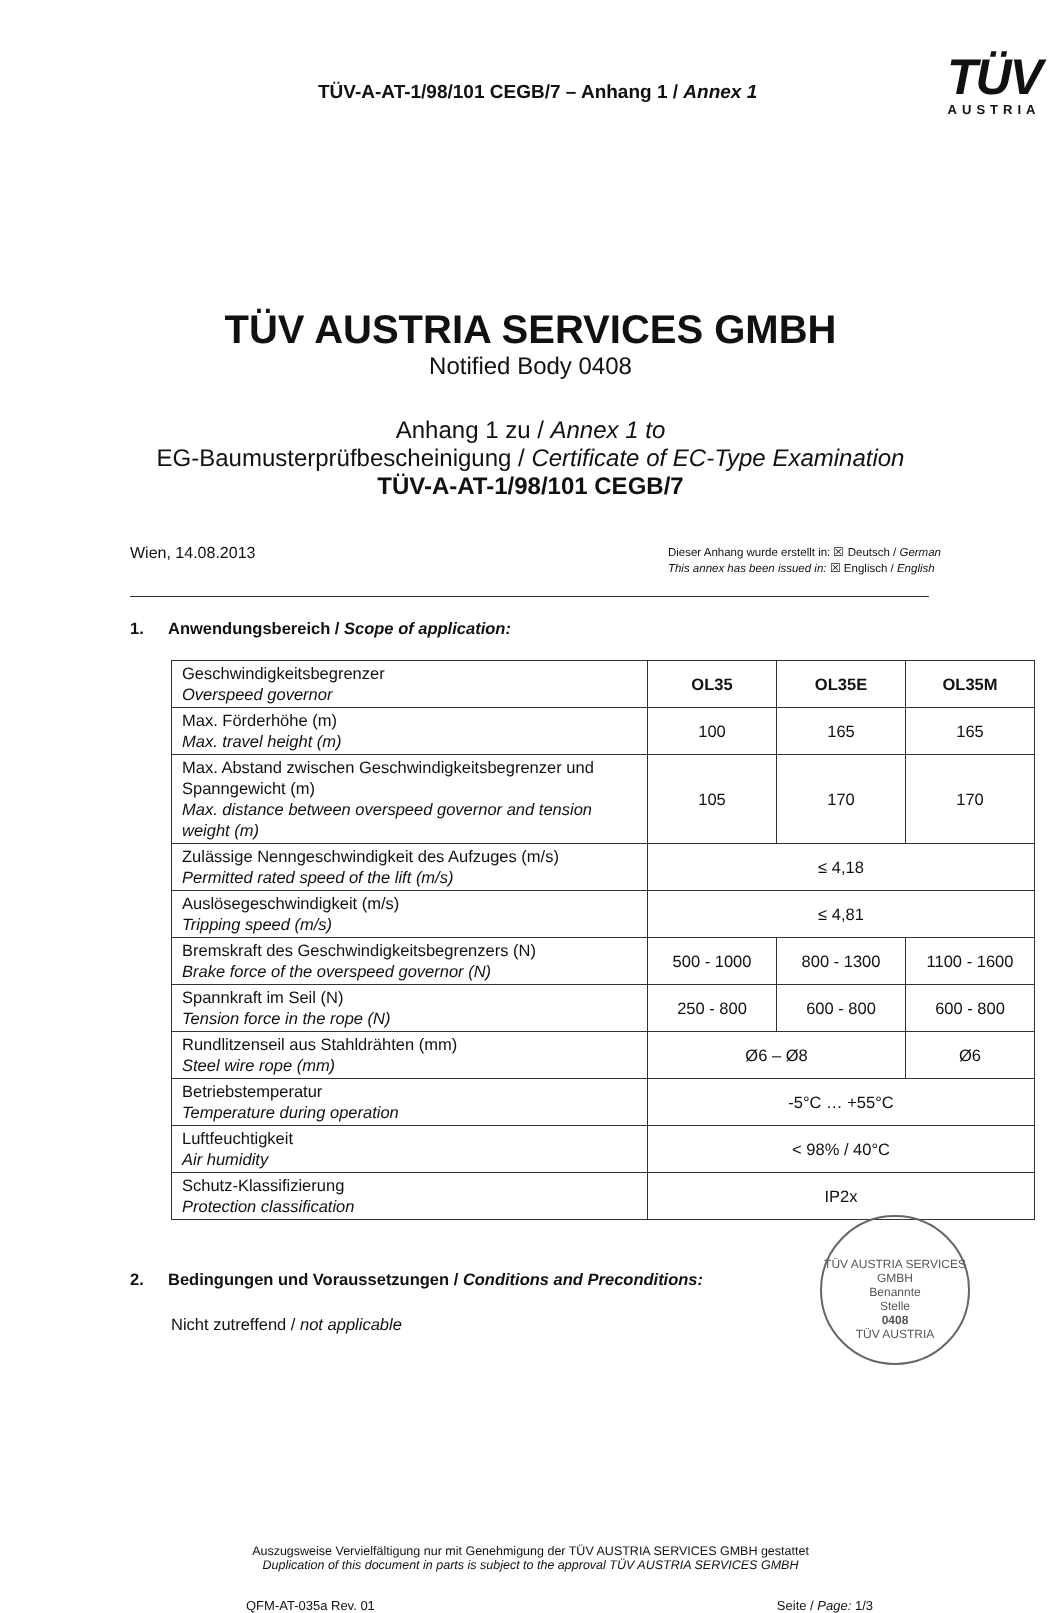TÜV-A-AT-1/98/101 CEGB/7 – Anhang 1 / Annex 1
TÜV
AUSTRIA
TÜV AUSTRIA SERVICES GMBH
Notified Body 0408
Anhang 1 zu / Annex 1 to
EG-Baumusterprüfbescheinigung / Certificate of EC-Type Examination
TÜV-A-AT-1/98/101 CEGB/7
Wien, 14.08.2013
Dieser Anhang wurde erstellt in: ☒ Deutsch / German
This annex has been issued in: ☒ Englisch / English
1. Anwendungsbereich / Scope of application:
| Geschwindigkeitsbegrenzer Overspeed governor | OL35 | OL35E | OL35M |
| Max. Förderhöhe (m) Max. travel height (m) | 100 | 165 | 165 |
| Max. Abstand zwischen Geschwindigkeitsbegrenzer und Spanngewicht (m) Max. distance between overspeed governor and tension weight (m) | 105 | 170 | 170 |
| Zulässige Nenngeschwindigkeit des Aufzuges (m/s) Permitted rated speed of the lift (m/s) | ≤ 4,18 | | |
| Auslösegeschwindigkeit (m/s) Tripping speed (m/s) | ≤ 4,81 | | |
| Bremskraft des Geschwindigkeitsbegrenzers (N) Brake force of the overspeed governor (N) | 500 - 1000 | 800 - 1300 | 1100 - 1600 |
| Spannkraft im Seil (N) Tension force in the rope (N) | 250 - 800 | 600 - 800 | 600 - 800 |
| Rundlitzenseil aus Stahldrähten (mm) Steel wire rope (mm) | Ø6 – Ø8 | | Ø6 |
| Betriebstemperatur Temperature during operation | -5°C … +55°C | | |
| Luftfeuchtigkeit Air humidity | < 98% / 40°C | | |
| Schutz-Klassifizierung Protection classification | IP2x | | |
2. Bedingungen und Voraussetzungen / Conditions and Preconditions:
Nicht zutreffend / not applicable
TÜV AUSTRIA SERVICES GMBH
Benannte
Stelle
0408
TÜV AUSTRIA
Auszugsweise Vervielfältigung nur mit Genehmigung der TÜV AUSTRIA SERVICES GMBH gestattet
Duplication of this document in parts is subject to the approval TÜV AUSTRIA SERVICES GMBH
QFM-AT-035a Rev. 01 Seite / Page: 1/3